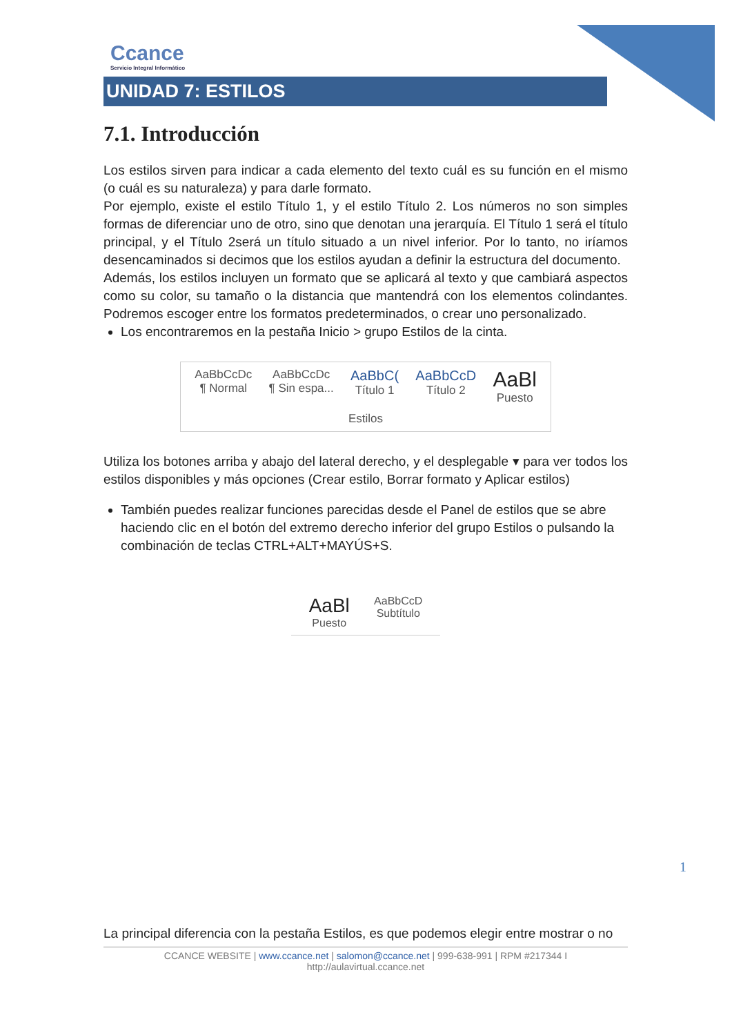Ccance
Servicio Integral Informático
UNIDAD 7: ESTILOS
7.1. Introducción
Los estilos sirven para indicar a cada elemento del texto cuál es su función en el mismo (o cuál es su naturaleza) y para darle formato.
Por ejemplo, existe el estilo Título 1, y el estilo Título 2. Los números no son simples formas de diferenciar uno de otro, sino que denotan una jerarquía. El Título 1 será el título principal, y el Título 2será un título situado a un nivel inferior. Por lo tanto, no iríamos desencaminados si decimos que los estilos ayudan a definir la estructura del documento.
Además, los estilos incluyen un formato que se aplicará al texto y que cambiará aspectos como su color, su tamaño o la distancia que mantendrá con los elementos colindantes. Podremos escoger entre los formatos predeterminados, o crear uno personalizado.
Los encontraremos en la pestaña Inicio > grupo Estilos de la cinta.
AaBbCcDc
¶ Normal
AaBbCcDc
¶ Sin espa...
AaBbC(
Título 1
AaBbCcD
Título 2
AaBl
Puesto
Estilos
Utiliza los botones arriba y abajo del lateral derecho, y el desplegable ▾ para ver todos los estilos disponibles y más opciones (Crear estilo, Borrar formato y Aplicar estilos)
También puedes realizar funciones parecidas desde el Panel de estilos que se abre haciendo clic en el botón del extremo derecho inferior del grupo Estilos o pulsando la combinación de teclas CTRL+ALT+MAYÚS+S.
AaBl
Puesto
AaBbCcD
Subtítulo
1
La principal diferencia con la pestaña Estilos, es que podemos elegir entre mostrar o no
CCANCE WEBSITE | www.ccance.net | salomon@ccance.net | 999-638-991 | RPM #217344 I
http://aulavirtual.ccance.net